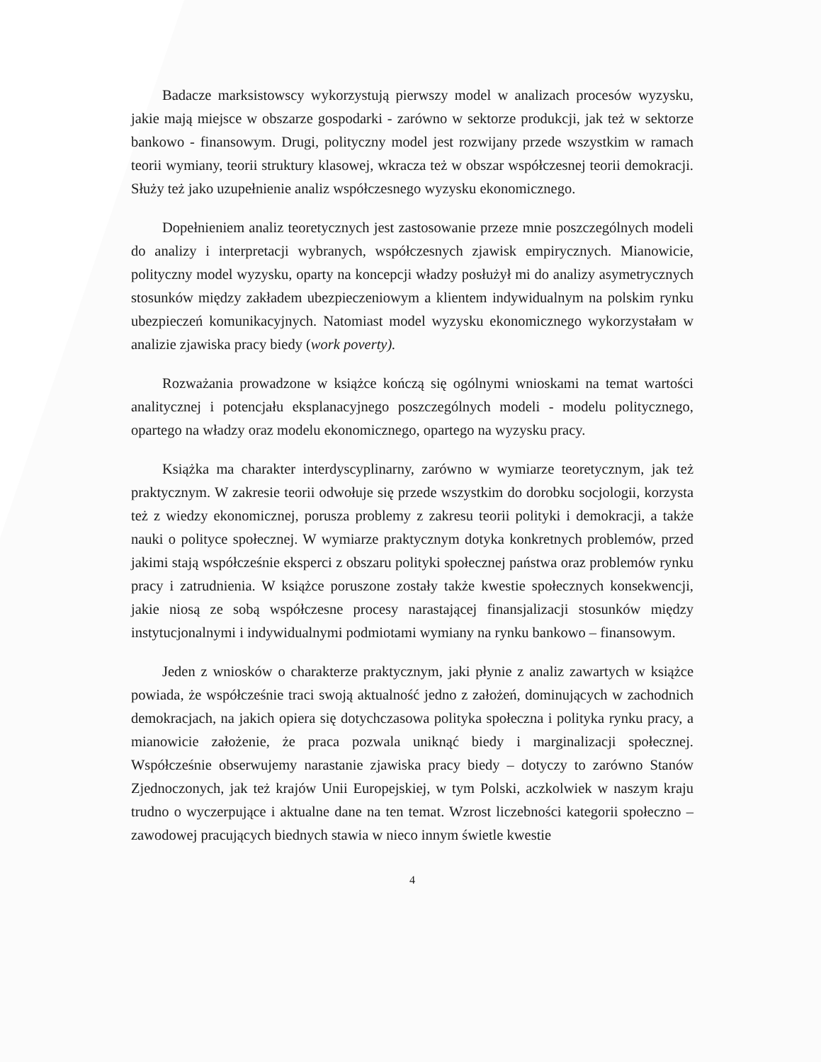Badacze marksistowscy wykorzystują pierwszy model w analizach procesów wyzysku, jakie mają miejsce w obszarze gospodarki - zarówno w sektorze produkcji, jak też w sektorze bankowo - finansowym. Drugi, polityczny model jest rozwijany przede wszystkim w ramach teorii wymiany, teorii struktury klasowej, wkracza też w obszar współczesnej teorii demokracji. Służy też jako uzupełnienie analiz współczesnego wyzysku ekonomicznego.
Dopełnieniem analiz teoretycznych jest zastosowanie przeze mnie poszczególnych modeli do analizy i interpretacji wybranych, współczesnych zjawisk empirycznych. Mianowicie, polityczny model wyzysku, oparty na koncepcji władzy posłużył mi do analizy asymetrycznych stosunków między zakładem ubezpieczeniowym a klientem indywidualnym na polskim rynku ubezpieczeń komunikacyjnych. Natomiast model wyzysku ekonomicznego wykorzystałam w analizie zjawiska pracy biedy (work poverty).
Rozważania prowadzone w książce kończą się ogólnymi wnioskami na temat wartości analitycznej i potencjału eksplanacyjnego poszczególnych modeli - modelu politycznego, opartego na władzy oraz modelu ekonomicznego, opartego na wyzysku pracy.
Książka ma charakter interdyscyplinarny, zarówno w wymiarze teoretycznym, jak też praktycznym. W zakresie teorii odwołuje się przede wszystkim do dorobku socjologii, korzysta też z wiedzy ekonomicznej, porusza problemy z zakresu teorii polityki i demokracji, a także nauki o polityce społecznej. W wymiarze praktycznym dotyka konkretnych problemów, przed jakimi stają współcześnie eksperci z obszaru polityki społecznej państwa oraz problemów rynku pracy i zatrudnienia. W książce poruszone zostały także kwestie społecznych konsekwencji, jakie niosą ze sobą współczesne procesy narastającej finansjalizacji stosunków między instytucjonalnymi i indywidualnymi podmiotami wymiany na rynku bankowo – finansowym.
Jeden z wniosków o charakterze praktycznym, jaki płynie z analiz zawartych w książce powiada, że współcześnie traci swoją aktualność jedno z założeń, dominujących w zachodnich demokracjach, na jakich opiera się dotychczasowa polityka społeczna i polityka rynku pracy, a mianowicie założenie, że praca pozwala uniknąć biedy i marginalizacji społecznej. Współcześnie obserwujemy narastanie zjawiska pracy biedy – dotyczy to zarówno Stanów Zjednoczonych, jak też krajów Unii Europejskiej, w tym Polski, aczkolwiek w naszym kraju trudno o wyczerpujące i aktualne dane na ten temat. Wzrost liczebności kategorii społeczno – zawodowej pracujących biednych stawia w nieco innym świetle kwestie
4